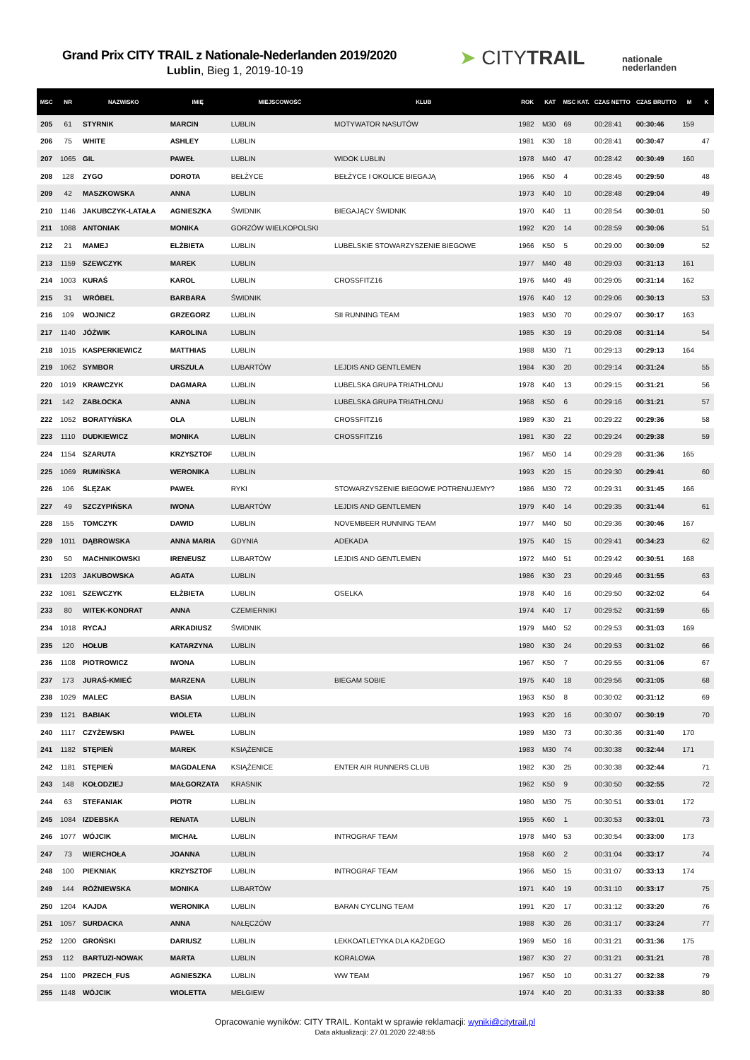Grand Prix CITY TRAIL z Nationale-Nederlanden 2019/2020
Lublin, Bieg 1, 2019-10-19
➤ CITYTRAIL
nationale
nederlanden
| MSC | NR | NAZWISKO | IMIĘ | MIEJSCOWOŚĆ | KLUB | ROK | KAT | MSC KAT. | CZAS NETTO | CZAS BRUTTO | M | K |
| --- | --- | --- | --- | --- | --- | --- | --- | --- | --- | --- | --- | --- |
| 205 | 61 | STYRNIK | MARCIN | LUBLIN | MOTYWATOR NASUTÓW | 1982 | M30 | 69 | 00:28:41 | 00:30:46 | 159 | |
| 206 | 75 | WHITE | ASHLEY | LUBLIN | | 1981 | K30 | 18 | 00:28:41 | 00:30:47 | | 47 |
| 207 | 1065 | GIL | PAWEŁ | LUBLIN | WIDOK LUBLIN | 1978 | M40 | 47 | 00:28:42 | 00:30:49 | 160 | |
| 208 | 128 | ZYGO | DOROTA | BEŁŻYCE | BEŁŻYCE I OKOLICE BIEGAJĄ | 1966 | K50 | 4 | 00:28:45 | 00:29:50 | | 48 |
| 209 | 42 | MASZKOWSKA | ANNA | LUBLIN | | 1973 | K40 | 10 | 00:28:48 | 00:29:04 | | 49 |
| 210 | 1146 | JAKUBCZYK-LATAŁA | AGNIESZKA | ŚWIDNIK | BIEGAJĄCY ŚWIDNIK | 1970 | K40 | 11 | 00:28:54 | 00:30:01 | | 50 |
| 211 | 1088 | ANTONIAK | MONIKA | GORZÓW WIELKOPOLSKI | | 1992 | K20 | 14 | 00:28:59 | 00:30:06 | | 51 |
| 212 | 21 | MAMEJ | ELŻBIETA | LUBLIN | LUBELSKIE STOWARZYSZENIE BIEGOWE | 1966 | K50 | 5 | 00:29:00 | 00:30:09 | | 52 |
| 213 | 1159 | SZEWCZYK | MAREK | LUBLIN | | 1977 | M40 | 48 | 00:29:03 | 00:31:13 | 161 | |
| 214 | 1003 | KURAŚ | KAROL | LUBLIN | CROSSFITZ16 | 1976 | M40 | 49 | 00:29:05 | 00:31:14 | 162 | |
| 215 | 31 | WRÓBEL | BARBARA | ŚWIDNIK | | 1976 | K40 | 12 | 00:29:06 | 00:30:13 | | 53 |
| 216 | 109 | WOJNICZ | GRZEGORZ | LUBLIN | SII RUNNING TEAM | 1983 | M30 | 70 | 00:29:07 | 00:30:17 | 163 | |
| 217 | 1140 | JÓŹWIK | KAROLINA | LUBLIN | | 1985 | K30 | 19 | 00:29:08 | 00:31:14 | | 54 |
| 218 | 1015 | KASPERKIEWICZ | MATTHIAS | LUBLIN | | 1988 | M30 | 71 | 00:29:13 | 00:29:13 | 164 | |
| 219 | 1062 | SYMBOR | URSZULA | LUBARTÓW | LEJDIS AND GENTLEMEN | 1984 | K30 | 20 | 00:29:14 | 00:31:24 | | 55 |
| 220 | 1019 | KRAWCZYK | DAGMARA | LUBLIN | LUBELSKA GRUPA TRIATHLONU | 1978 | K40 | 13 | 00:29:15 | 00:31:21 | | 56 |
| 221 | 142 | ZABŁOCKA | ANNA | LUBLIN | LUBELSKA GRUPA TRIATHLONU | 1968 | K50 | 6 | 00:29:16 | 00:31:21 | | 57 |
| 222 | 1052 | BORATYŃSKA | OLA | LUBLIN | CROSSFITZ16 | 1989 | K30 | 21 | 00:29:22 | 00:29:36 | | 58 |
| 223 | 1110 | DUDKIEWICZ | MONIKA | LUBLIN | CROSSFITZ16 | 1981 | K30 | 22 | 00:29:24 | 00:29:38 | | 59 |
| 224 | 1154 | SZARUTA | KRZYSZTOF | LUBLIN | | 1967 | M50 | 14 | 00:29:28 | 00:31:36 | 165 | |
| 225 | 1069 | RUMIŃSKA | WERONIKA | LUBLIN | | 1993 | K20 | 15 | 00:29:30 | 00:29:41 | | 60 |
| 226 | 106 | ŚLĘZAK | PAWEŁ | RYKI | STOWARZYSZENIE BIEGOWE POTRENUJEMY? | 1986 | M30 | 72 | 00:29:31 | 00:31:45 | 166 | |
| 227 | 49 | SZCZYPIŃSKA | IWONA | LUBARTÓW | LEJDIS AND GENTLEMEN | 1979 | K40 | 14 | 00:29:35 | 00:31:44 | | 61 |
| 228 | 155 | TOMCZYK | DAWID | LUBLIN | NOVEMBEER RUNNING TEAM | 1977 | M40 | 50 | 00:29:36 | 00:30:46 | 167 | |
| 229 | 1011 | DĄBROWSKA | ANNA MARIA | GDYNIA | ADEKADA | 1975 | K40 | 15 | 00:29:41 | 00:34:23 | | 62 |
| 230 | 50 | MACHNIKOWSKI | IRENEUSZ | LUBARTÓW | LEJDIS AND GENTLEMEN | 1972 | M40 | 51 | 00:29:42 | 00:30:51 | 168 | |
| 231 | 1203 | JAKUBOWSKA | AGATA | LUBLIN | | 1986 | K30 | 23 | 00:29:46 | 00:31:55 | | 63 |
| 232 | 1081 | SZEWCZYK | ELŻBIETA | LUBLIN | OSELKA | 1978 | K40 | 16 | 00:29:50 | 00:32:02 | | 64 |
| 233 | 80 | WITEK-KONDRAT | ANNA | CZEMIERNIKI | | 1974 | K40 | 17 | 00:29:52 | 00:31:59 | | 65 |
| 234 | 1018 | RYCAJ | ARKADIUSZ | ŚWIDNIK | | 1979 | M40 | 52 | 00:29:53 | 00:31:03 | 169 | |
| 235 | 120 | HOŁUB | KATARZYNA | LUBLIN | | 1980 | K30 | 24 | 00:29:53 | 00:31:02 | | 66 |
| 236 | 1108 | PIOTROWICZ | IWONA | LUBLIN | | 1967 | K50 | 7 | 00:29:55 | 00:31:06 | | 67 |
| 237 | 173 | JURAŚ-KMIEĆ | MARZENA | LUBLIN | BIEGAM SOBIE | 1975 | K40 | 18 | 00:29:56 | 00:31:05 | | 68 |
| 238 | 1029 | MALEC | BASIA | LUBLIN | | 1963 | K50 | 8 | 00:30:02 | 00:31:12 | | 69 |
| 239 | 1121 | BABIAK | WIOLETA | LUBLIN | | 1993 | K20 | 16 | 00:30:07 | 00:30:19 | | 70 |
| 240 | 1117 | CZYŻEWSKI | PAWEŁ | LUBLIN | | 1989 | M30 | 73 | 00:30:36 | 00:31:40 | 170 | |
| 241 | 1182 | STĘPIEŃ | MAREK | KSIĄŻENICE | | 1983 | M30 | 74 | 00:30:38 | 00:32:44 | 171 | |
| 242 | 1181 | STĘPIEŃ | MAGDALENA | KSIĄŻENICE | ENTER AIR RUNNERS CLUB | 1982 | K30 | 25 | 00:30:38 | 00:32:44 | | 71 |
| 243 | 148 | KOŁODZIEJ | MAŁGORZATA | KRASNIK | | 1962 | K50 | 9 | 00:30:50 | 00:32:55 | | 72 |
| 244 | 63 | STEFANIAK | PIOTR | LUBLIN | | 1980 | M30 | 75 | 00:30:51 | 00:33:01 | 172 | |
| 245 | 1084 | IZDEBSKA | RENATA | LUBLIN | | 1955 | K60 | 1 | 00:30:53 | 00:33:01 | | 73 |
| 246 | 1077 | WÓJCIK | MICHAŁ | LUBLIN | INTROGRAF TEAM | 1978 | M40 | 53 | 00:30:54 | 00:33:00 | 173 | |
| 247 | 73 | WIERCHOŁA | JOANNA | LUBLIN | | 1958 | K60 | 2 | 00:31:04 | 00:33:17 | | 74 |
| 248 | 100 | PIEKNIAK | KRZYSZTOF | LUBLIN | INTROGRAF TEAM | 1966 | M50 | 15 | 00:31:07 | 00:33:13 | 174 | |
| 249 | 144 | RÓŻNIEWSKA | MONIKA | LUBARTÓW | | 1971 | K40 | 19 | 00:31:10 | 00:33:17 | | 75 |
| 250 | 1204 | KAJDA | WERONIKA | LUBLIN | BARAN CYCLING TEAM | 1991 | K20 | 17 | 00:31:12 | 00:33:20 | | 76 |
| 251 | 1057 | SURDACKA | ANNA | NAŁĘCZÓW | | 1988 | K30 | 26 | 00:31:17 | 00:33:24 | | 77 |
| 252 | 1200 | GROŃSKI | DARIUSZ | LUBLIN | LEKKOATLETYKA DLA KAŻDEGO | 1969 | M50 | 16 | 00:31:21 | 00:31:36 | 175 | |
| 253 | 112 | BARTUZI-NOWAK | MARTA | LUBLIN | KORALOWA | 1987 | K30 | 27 | 00:31:21 | 00:31:21 | | 78 |
| 254 | 1100 | PRZECH_FUS | AGNIESZKA | LUBLIN | WW TEAM | 1967 | K50 | 10 | 00:31:27 | 00:32:38 | | 79 |
| 255 | 1148 | WÓJCIK | WIOLETTA | MEŁGIEW | | 1974 | K40 | 20 | 00:31:33 | 00:33:38 | | 80 |
Opracowanie wyników: CITY TRAIL. Kontakt w sprawie reklamacji: wyniki@citytrail.pl
Data aktualizacji: 27.01.2020 22:48:55